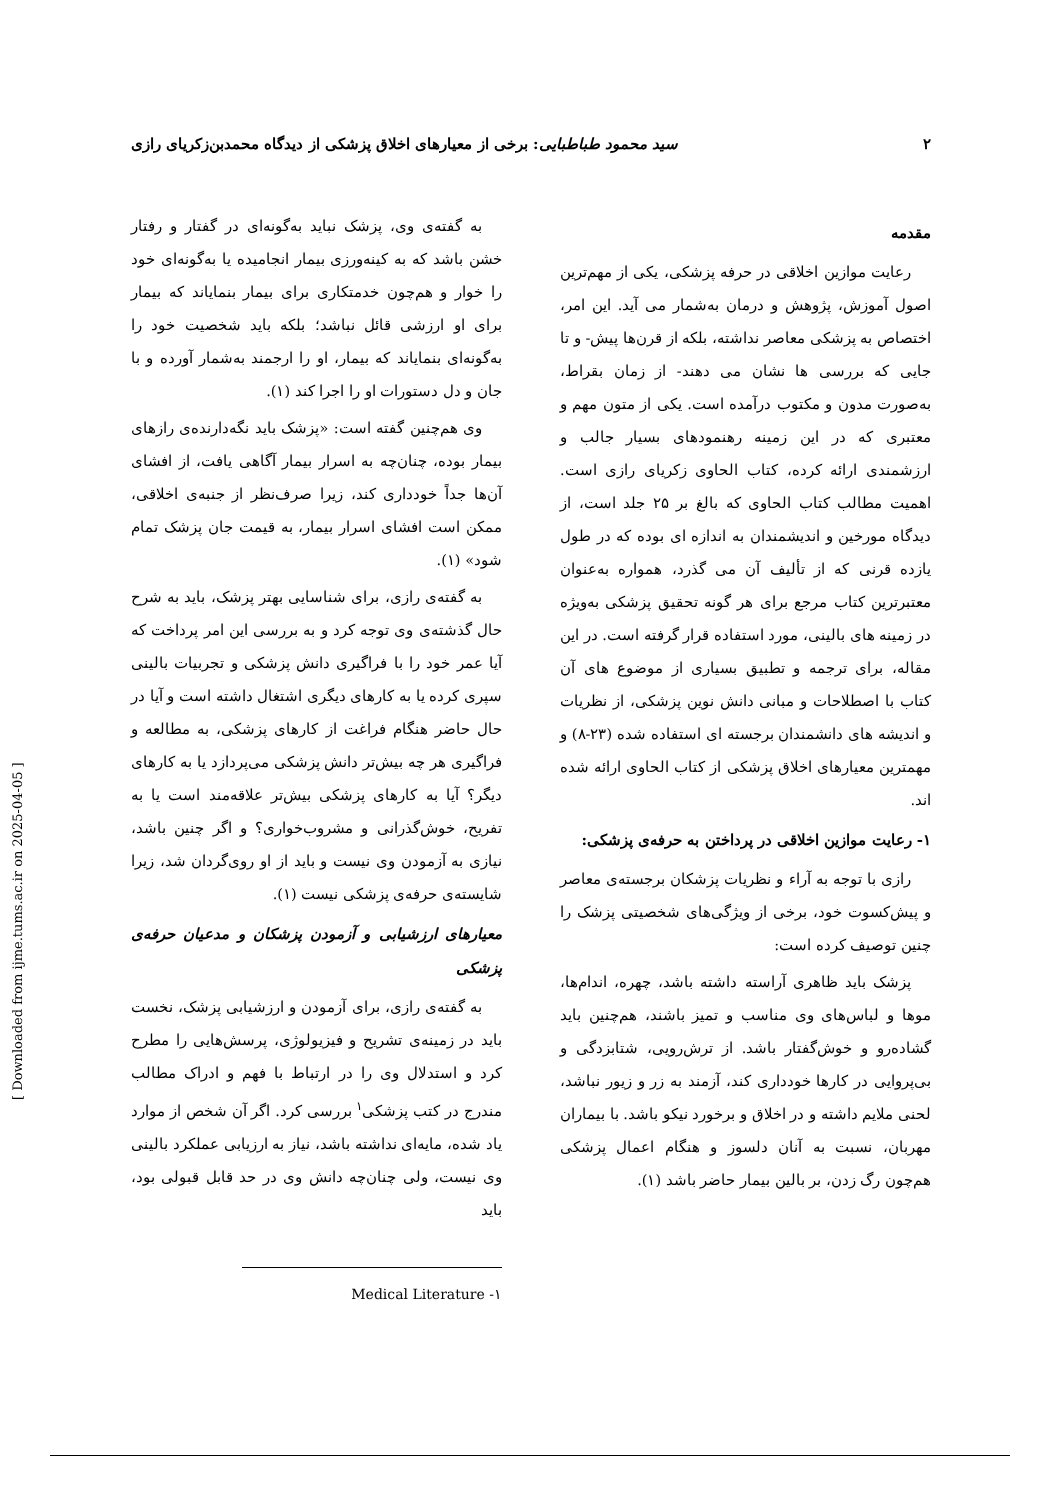۲ سید محمود طباطبایی: برخی از معیارهای اخلاق پزشکی از دیدگاه محمدبن‌زکریای رازی
مقدمه
رعایت موازین اخلاقی در حرفه پزشکی، یکی از مهم‌ترین اصول آموزش، پژوهش و درمان به‌شمار می آید. این امر، اختصاص به پزشکی معاصر نداشته، بلکه از قرن‌ها پیش- و تا جایی که بررسی ها نشان می دهند- از زمان بقراط، به‌صورت مدون و مکتوب درآمده است. یکی از متون مهم و معتبری که در این زمینه رهنمودهای بسیار جالب و ارزشمندی ارائه کرده، کتاب الحاوی زکریای رازی است. اهمیت مطالب کتاب الحاوی که بالغ بر ۲۵ جلد است، از دیدگاه مورخین و اندیشمندان به اندازه ای بوده که در طول یازده قرنی که از تألیف آن می گذرد، همواره به‌عنوان معتبرترین کتاب مرجع برای هر گونه تحقیق پزشکی به‌ویژه در زمینه های بالینی، مورد استفاده قرار گرفته است. در این مقاله، برای ترجمه و تطبیق بسیاری از موضوع های آن کتاب با اصطلاحات و مبانی دانش نوین پزشکی، از نظریات و اندیشه های دانشمندان برجسته ای استفاده شده (۲۳-۸) و مهمترین معیارهای اخلاق پزشکی از کتاب الحاوی ارائه شده اند.
۱- رعایت موازین اخلاقی در پرداختن به حرفه‌ی پزشکی:
رازی با توجه به آراء و نظریات پزشکان برجسته‌ی معاصر و پیش‌کسوت خود، برخی از ویژگی‌های شخصیتی پزشک را چنین توصیف کرده است:
پزشک باید ظاهری آراسته داشته باشد، چهره، اندام‌ها، موها و لباس‌های وی مناسب و تمیز باشند، هم‌چنین باید گشاده‌رو و خوش‌گفتار باشد. از ترش‌رویی، شتابزدگی و بی‌پروایی در کارها خودداری کند، آزمند به زر و زیور نباشد، لحنی ملایم داشته و در اخلاق و برخورد نیکو باشد. با بیماران مهربان، نسبت به آنان دلسوز و هنگام اعمال پزشکی هم‌چون رگ زدن، بر بالین بیمار حاضر باشد (۱).
به گفته‌ی وی، پزشک نباید به‌گونه‌ای در گفتار و رفتار خشن باشد که به کینه‌ورزی بیمار انجامیده یا به‌گونه‌ای خود را خوار و هم‌چون خدمتکاری برای بیمار بنمایاند که بیمار برای او ارزشی قائل نباشد؛ بلکه باید شخصیت خود را به‌گونه‌ای بنمایاند که بیمار، او را ارجمند به‌شمار آورده و با جان و دل دستورات او را اجرا کند (۱).
وی هم‌چنین گفته است: «پزشک باید نگه‌دارنده‌ی رازهای بیمار بوده، چنان‌چه به اسرار بیمار آگاهی یافت، از افشای آن‌ها جداً خودداری کند، زیرا صرف‌نظر از جنبه‌ی اخلاقی، ممکن است افشای اسرار بیمار، به قیمت جان پزشک تمام شود» (۱).
به گفته‌ی رازی، برای شناسایی بهتر پزشک، باید به شرح حال گذشته‌ی وی توجه کرد و به بررسی این امر پرداخت که آیا عمر خود را با فراگیری دانش پزشکی و تجربیات بالینی سپری کرده یا به کارهای دیگری اشتغال داشته است و آیا در حال حاضر هنگام فراغت از کارهای پزشکی، به مطالعه و فراگیری هر چه بیش‌تر دانش پزشکی می‌پردازد یا به کارهای دیگر؟ آیا به کارهای پزشکی بیش‌تر علاقه‌مند است یا به تفریح، خوش‌گذرانی و مشروب‌خواری؟ و اگر چنین باشد، نیازی به آزمودن وی نیست و باید از او روی‌گردان شد، زیرا شایسته‌ی حرفه‌ی پزشکی نیست (۱).
معیارهای ارزشیابی و آزمودن پزشکان و مدعیان حرفه‌ی پزشکی
به گفته‌ی رازی، برای آزمودن و ارزشیابی پزشک، نخست باید در زمینه‌ی تشریح و فیزیولوژی، پرسش‌هایی را مطرح کرد و استدلال وی را در ارتباط با فهم و ادراک مطالب مندرج در کتب پزشکی<sup>۱</sup> بررسی کرد. اگر آن شخص از موارد یاد شده، مایه‌ای نداشته باشد، نیاز به ارزیابی عملکرد بالینی وی نیست، ولی چنان‌چه دانش وی در حد قابل قبولی بود، باید
۱- Medical Literature
[ Downloaded from ijme.tums.ac.ir on 2025-04-05 ]